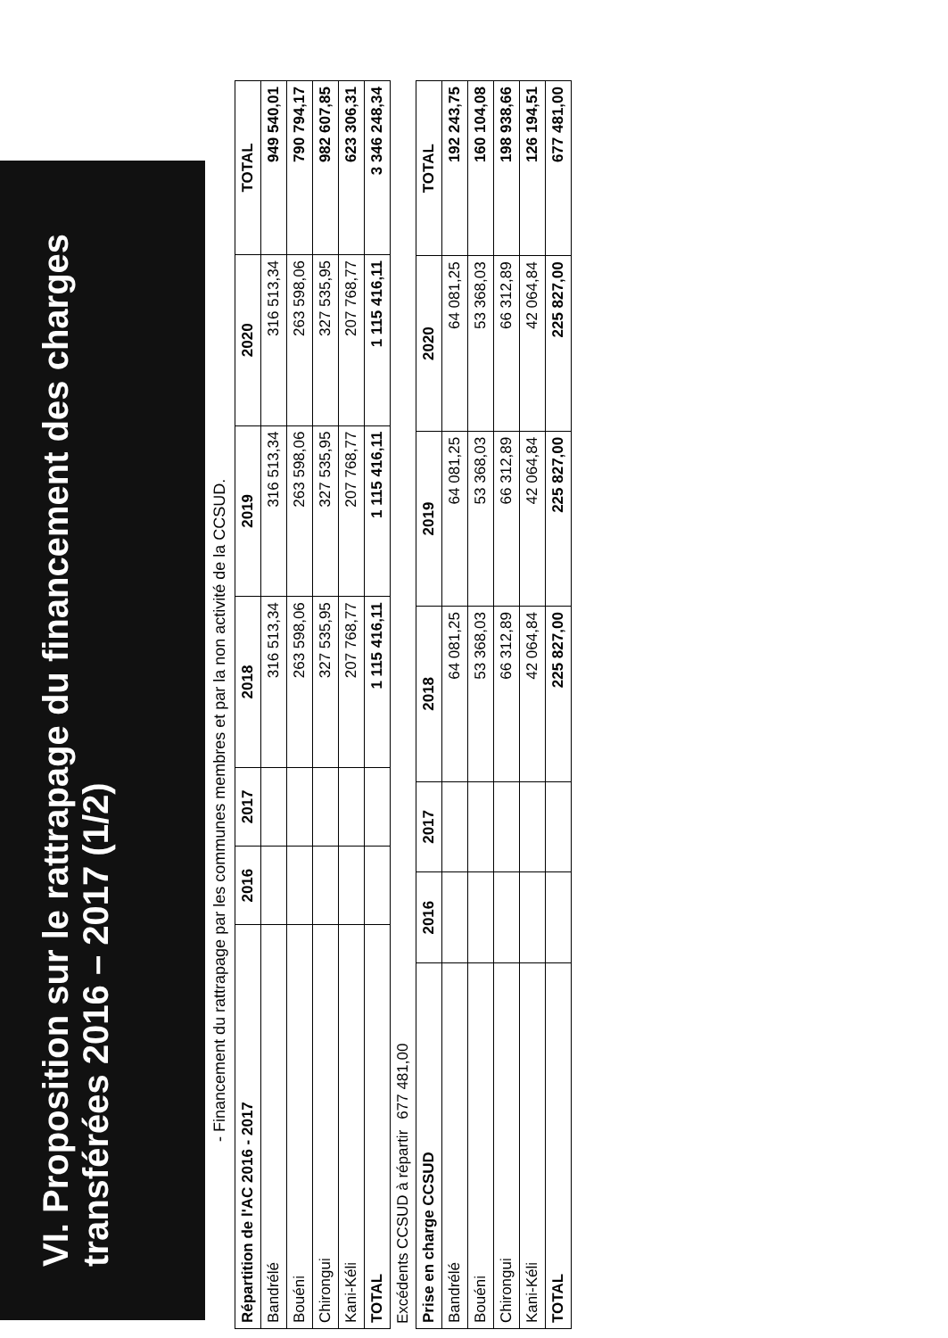VI. Proposition sur le rattrapage du financement des charges transférées 2016 – 2017 (1/2)
- Financement du rattrapage par les communes membres et par la non activité de la CCSUD.
| Répartition de l'AC 2016 - 2017 | 2016 | 2017 | 2018 | 2019 | 2020 | TOTAL |
| --- | --- | --- | --- | --- | --- | --- |
| Bandrélé | | | 316 513,34 | 316 513,34 | 316 513,34 | 949 540,01 |
| Bouéni | | | 263 598,06 | 263 598,06 | 263 598,06 | 790 794,17 |
| Chirongui | | | 327 535,95 | 327 535,95 | 327 535,95 | 982 607,85 |
| Kani-Kéli | | | 207 768,77 | 207 768,77 | 207 768,77 | 623 306,31 |
| TOTAL | | | 1 115 416,11 | 1 115 416,11 | 1 115 416,11 | 3 346 248,34 |
| Excédents CCSUD à répartir | 677 481,00 |
| Prise en charge CCSUD | 2016 | 2017 | 2018 | 2019 | 2020 | TOTAL |
| --- | --- | --- | --- | --- | --- | --- |
| Bandrélé | | | 64 081,25 | 64 081,25 | 64 081,25 | 192 243,75 |
| Bouéni | | | 53 368,03 | 53 368,03 | 53 368,03 | 160 104,08 |
| Chirongui | | | 66 312,89 | 66 312,89 | 66 312,89 | 198 938,66 |
| Kani-Kéli | | | 42 064,84 | 42 064,84 | 42 064,84 | 126 194,51 |
| TOTAL | | | 225 827,00 | 225 827,00 | 225 827,00 | 677 481,00 |